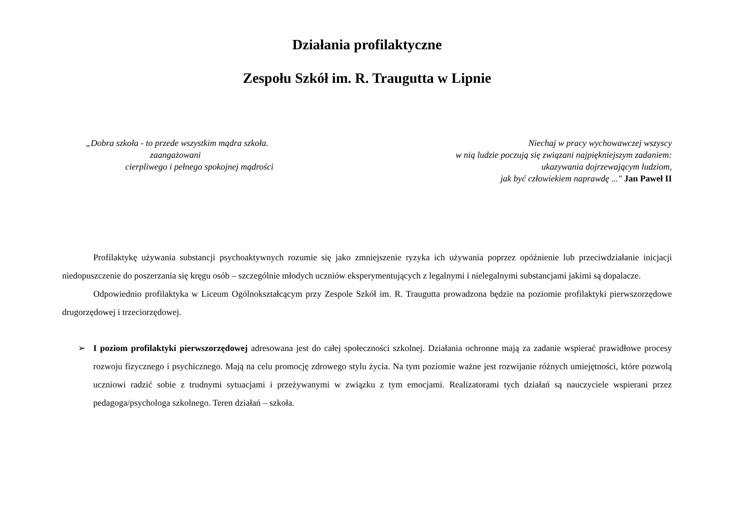Działania profilaktyczne
Zespołu Szkół im. R. Traugutta w Lipnie
„Dobra szkoła - to przede wszystkim mądra szkoła.
zaangażowani
cierpliwego i pełnego spokojnej mądrości
Niechaj w pracy wychowawczej wszyscy
w nią ludzie poczują się związani najpiękniejszym zadaniem:
ukazywania dojrzewającym ludziom,
jak być człowiekiem naprawdę ..." Jan Paweł II
Profilaktykę używania substancji psychoaktywnych rozumie się jako zmniejszenie ryzyka ich używania poprzez opóźnienie lub przeciwdziałanie inicjacji niedopuszczenie do poszerzania się kręgu osób – szczególnie młodych uczniów eksperymentujących z legalnymi i nielegalnymi substancjami jakimi są dopalacze.
Odpowiednio profilaktyka w Liceum Ogólnokształcącym przy Zespole Szkół im. R. Traugutta prowadzona będzie na poziomie profilaktyki pierwszorzędowe drugorzędowej i trzeciorzędowej.
➢
I poziom profilaktyki pierwszorzędowej adresowana jest do całej społeczności szkolnej. Działania ochronne mają za zadanie wspierać prawidłowe procesy rozwoju fizycznego i psychicznego. Mają na celu promocję zdrowego stylu życia. Na tym poziomie ważne jest rozwijanie różnych umiejętności, które pozwolą uczniowi radzić sobie z trudnymi sytuacjami i przeżywanymi w związku z tym emocjami. Realizatorami tych działań są nauczyciele wspierani przez pedagoga/psychologa szkolnego. Teren działań – szkoła.